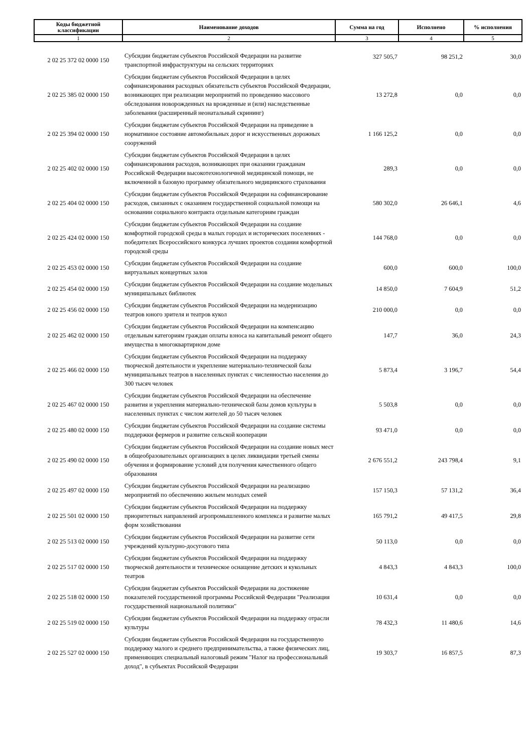| Коды бюджетной классификации | Наименование доходов | Сумма на год | Исполнено | % исполнения |
| --- | --- | --- | --- | --- |
| 1 | 2 | 3 | 4 | 5 |
| 2 02 25 372 02 0000 150 | Субсидии бюджетам субъектов Российской Федерации на развитие транспортной инфраструктуры на сельских территориях | 327 505,7 | 98 251,2 | 30,0 |
| 2 02 25 385 02 0000 150 | Субсидии бюджетам субъектов Российской Федерации в целях софинансирования расходных обязательств субъектов Российской Федерации, возникающих при реализации мероприятий по проведению массового обследования новорожденных на врожденные и (или) наследственные заболевания (расширенный неонатальный скрининг) | 13 272,8 | 0,0 | 0,0 |
| 2 02 25 394 02 0000 150 | Субсидии бюджетам субъектов Российской Федерации на приведение в нормативное состояние автомобильных дорог и искусственных дорожных сооружений | 1 166 125,2 | 0,0 | 0,0 |
| 2 02 25 402 02 0000 150 | Субсидии бюджетам субъектов Российской Федерации в целях софинансирования расходов, возникающих при оказании гражданам Российской Федерации высокотехнологичной медицинской помощи, не включенной в базовую программу обязательного медицинского страхования | 289,3 | 0,0 | 0,0 |
| 2 02 25 404 02 0000 150 | Субсидии бюджетам субъектов Российской Федерации на софинансирование расходов, связанных с оказанием государственной социальной помощи на основании социального контракта отдельным категориям граждан | 580 302,0 | 26 646,1 | 4,6 |
| 2 02 25 424 02 0000 150 | Субсидии бюджетам субъектов Российской Федерации на создание комфортной городской среды в малых городах и исторических поселениях - победителях Всероссийского конкурса лучших проектов создания комфортной городской среды | 144 768,0 | 0,0 | 0,0 |
| 2 02 25 453 02 0000 150 | Субсидии бюджетам субъектов Российской Федерации на создание виртуальных концертных залов | 600,0 | 600,0 | 100,0 |
| 2 02 25 454 02 0000 150 | Субсидии бюджетам субъектов Российской Федерации на создание модельных муниципальных библиотек | 14 850,0 | 7 604,9 | 51,2 |
| 2 02 25 456 02 0000 150 | Субсидии бюджетам субъектов Российской Федерации на модернизацию театров юного зрителя и театров кукол | 210 000,0 | 0,0 | 0,0 |
| 2 02 25 462 02 0000 150 | Субсидии бюджетам субъектов Российской Федерации на компенсацию отдельным категориям граждан оплаты взноса на капитальный ремонт общего имущества в многоквартирном доме | 147,7 | 36,0 | 24,3 |
| 2 02 25 466 02 0000 150 | Субсидии бюджетам субъектов Российской Федерации на поддержку творческой деятельности и укрепление материально-технической базы муниципальных театров в населенных пунктах с численностью населения до 300 тысяч человек | 5 873,4 | 3 196,7 | 54,4 |
| 2 02 25 467 02 0000 150 | Субсидии бюджетам субъектов Российской Федерации на обеспечение развития и укрепления материально-технической базы домов культуры в населенных пунктах с числом жителей до 50 тысяч человек | 5 503,8 | 0,0 | 0,0 |
| 2 02 25 480 02 0000 150 | Субсидии бюджетам субъектов Российской Федерации на создание системы поддержки фермеров и развитие сельской кооперации | 93 471,0 | 0,0 | 0,0 |
| 2 02 25 490 02 0000 150 | Субсидии бюджетам субъектов Российской Федерации на создание новых мест в общеобразовательных организациях в целях ликвидации третьей смены обучения и формирование условий для получения качественного общего образования | 2 676 551,2 | 243 798,4 | 9,1 |
| 2 02 25 497 02 0000 150 | Субсидии бюджетам субъектов Российской Федерации на реализацию мероприятий по обеспечению жильем молодых семей | 157 150,3 | 57 131,2 | 36,4 |
| 2 02 25 501 02 0000 150 | Субсидии бюджетам субъектов Российской Федерации на поддержку приоритетных направлений агропромышленного комплекса и развитие малых форм хозяйствования | 165 791,2 | 49 417,5 | 29,8 |
| 2 02 25 513 02 0000 150 | Субсидии бюджетам субъектов Российской Федерации на развитие сети учреждений культурно-досугового типа | 50 113,0 | 0,0 | 0,0 |
| 2 02 25 517 02 0000 150 | Субсидии бюджетам субъектов Российской Федерации на поддержку творческой деятельности и техническое оснащение детских и кукольных театров | 4 843,3 | 4 843,3 | 100,0 |
| 2 02 25 518 02 0000 150 | Субсидия бюджетам субъектов Российской Федерации на достижение показателей государственной программы Российской Федерации "Реализация государственной национальной политики" | 10 631,4 | 0,0 | 0,0 |
| 2 02 25 519 02 0000 150 | Субсидии бюджетам субъектов Российской Федерации на поддержку отрасли культуры | 78 432,3 | 11 480,6 | 14,6 |
| 2 02 25 527 02 0000 150 | Субсидии бюджетам субъектов Российской Федерации на государственную поддержку малого и среднего предпринимательства, а также физических лиц, применяющих специальный налоговый режим "Налог на профессиональный доход", в субъектах Российской Федерации | 19 303,7 | 16 857,5 | 87,3 |